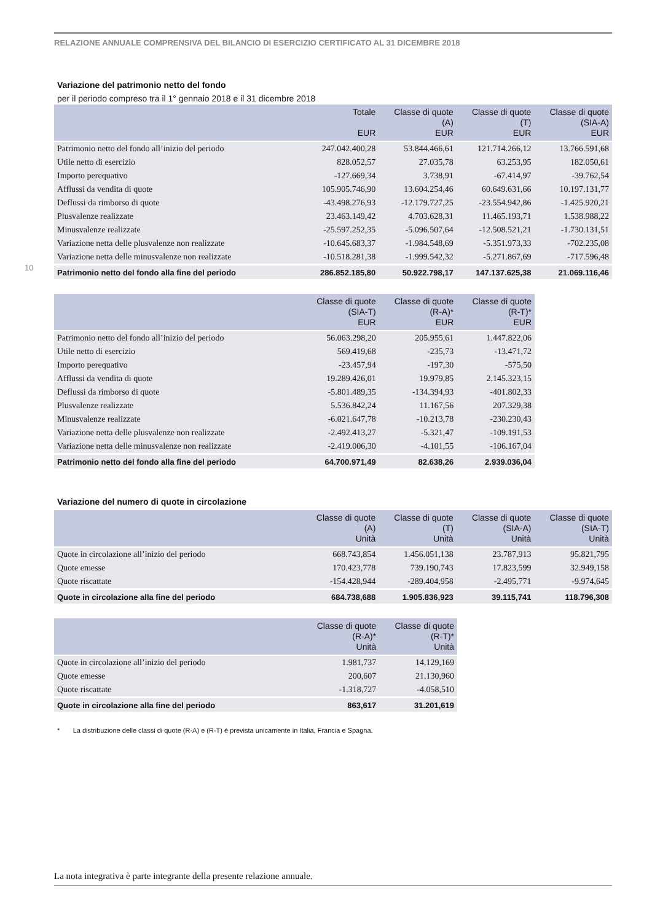RELAZIONE ANNUALE COMPRENSIVA DEL BILANCIO DI ESERCIZIO CERTIFICATO AL 31 DICEMBRE 2018
10
Variazione del patrimonio netto del fondo
per il periodo compreso tra il 1° gennaio 2018 e il 31 dicembre 2018
| | Totale EUR | Classe di quote (A) EUR | Classe di quote (T) EUR | Classe di quote (SIA-A) EUR |
| --- | --- | --- | --- | --- |
| Patrimonio netto del fondo all’inizio del periodo | 247.042.400,28 | 53.844.466,61 | 121.714.266,12 | 13.766.591,68 |
| Utile netto di esercizio | 828.052,57 | 27.035,78 | 63.253,95 | 182.050,61 |
| Importo perequativo | -127.669,34 | 3.738,91 | -67.414,97 | -39.762,54 |
| Afflussi da vendita di quote | 105.905.746,90 | 13.604.254,46 | 60.649.631,66 | 10.197.131,77 |
| Deflussi da rimborso di quote | -43.498.276,93 | -12.179.727,25 | -23.554.942,86 | -1.425.920,21 |
| Plusvalenze realizzate | 23.463.149,42 | 4.703.628,31 | 11.465.193,71 | 1.538.988,22 |
| Minusvalenze realizzate | -25.597.252,35 | -5.096.507,64 | -12.508.521,21 | -1.730.131,51 |
| Variazione netta delle plusvalenze non realizzate | -10.645.683,37 | -1.984.548,69 | -5.351.973,33 | -702.235,08 |
| Variazione netta delle minusvalenze non realizzate | -10.518.281,38 | -1.999.542,32 | -5.271.867,69 | -717.596,48 |
| Patrimonio netto del fondo alla fine del periodo | 286.852.185,80 | 50.922.798,17 | 147.137.625,38 | 21.069.116,46 |
| | Classe di quote (SIA-T) EUR | Classe di quote (R-A)* EUR | Classe di quote (R-T)* EUR |
| --- | --- | --- | --- |
| Patrimonio netto del fondo all’inizio del periodo | 56.063.298,20 | 205.955,61 | 1.447.822,06 |
| Utile netto di esercizio | 569.419,68 | -235,73 | -13.471,72 |
| Importo perequativo | -23.457,94 | -197,30 | -575,50 |
| Afflussi da vendita di quote | 19.289.426,01 | 19.979,85 | 2.145.323,15 |
| Deflussi da rimborso di quote | -5.801.489,35 | -134.394,93 | -401.802,33 |
| Plusvalenze realizzate | 5.536.842,24 | 11.167,56 | 207.329,38 |
| Minusvalenze realizzate | -6.021.647,78 | -10.213,78 | -230.230,43 |
| Variazione netta delle plusvalenze non realizzate | -2.492.413,27 | -5.321,47 | -109.191,53 |
| Variazione netta delle minusvalenze non realizzate | -2.419.006,30 | -4.101,55 | -106.167,04 |
| Patrimonio netto del fondo alla fine del periodo | 64.700.971,49 | 82.638,26 | 2.939.036,04 |
Variazione del numero di quote in circolazione
| | Classe di quote (A) Unità | Classe di quote (T) Unità | Classe di quote (SIA-A) Unità | Classe di quote (SIA-T) Unità |
| --- | --- | --- | --- | --- |
| Quote in circolazione all’inizio del periodo | 668.743,854 | 1.456.051,138 | 23.787,913 | 95.821,795 |
| Quote emesse | 170.423,778 | 739.190,743 | 17.823,599 | 32.949,158 |
| Quote riscattate | -154.428,944 | -289.404,958 | -2.495,771 | -9.974,645 |
| Quote in circolazione alla fine del periodo | 684.738,688 | 1.905.836,923 | 39.115,741 | 118.796,308 |
| | Classe di quote (R-A)* Unità | Classe di quote (R-T)* Unità |
| --- | --- | --- |
| Quote in circolazione all’inizio del periodo | 1.981,737 | 14.129,169 |
| Quote emesse | 200,607 | 21.130,960 |
| Quote riscattate | -1.318,727 | -4.058,510 |
| Quote in circolazione alla fine del periodo | 863,617 | 31.201,619 |
* La distribuzione delle classi di quote (R-A) e (R-T) è prevista unicamente in Italia, Francia e Spagna.
La nota integrativa è parte integrante della presente relazione annuale.